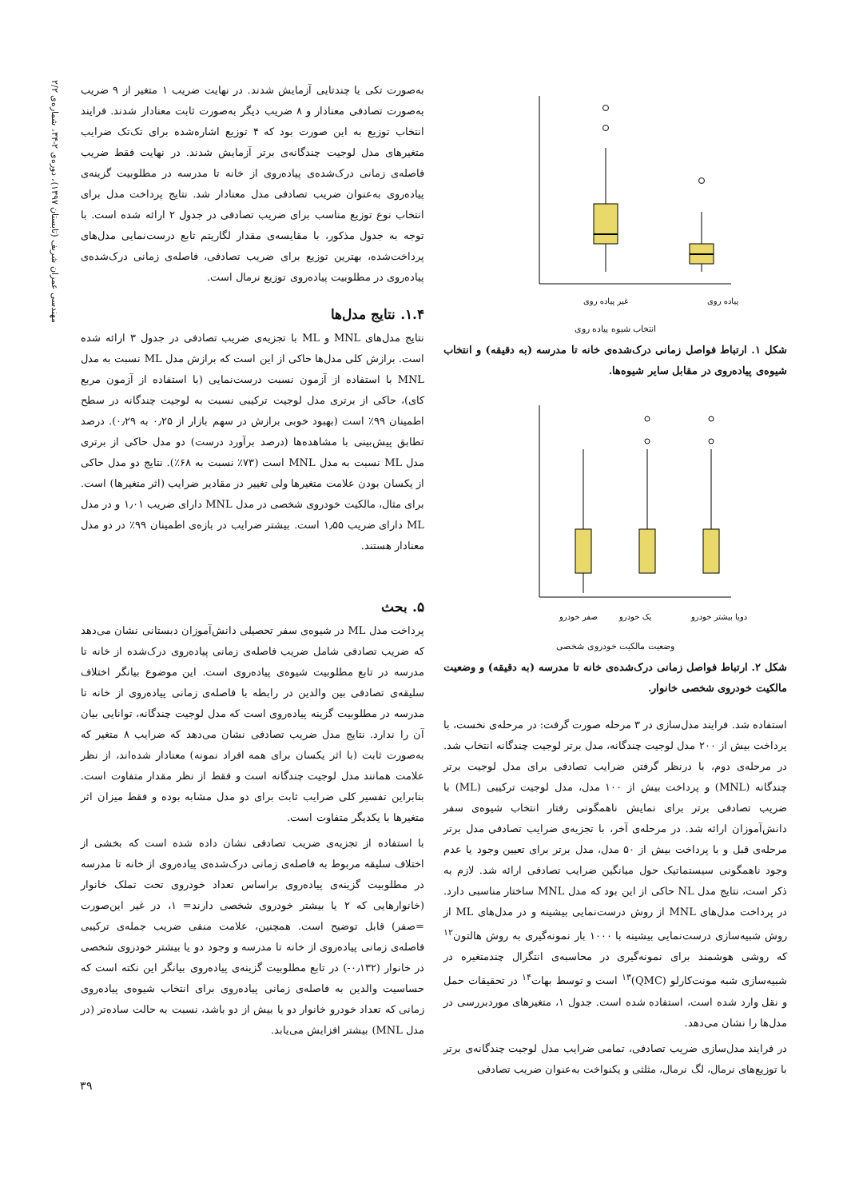مهندسی عمران شریف (تابستان ۱۳۹۷)، دوره‌ی ۲-۳۴، شماره‌ی ۲/۲
پیاده روی
غیر پیاده روی
انتخاب شیوه پیاده روی
شکل ۱. ارتباط فواصل زمانی درک‌شده‌ی خانه تا مدرسه (به دقیقه) و انتخاب شیوه‌ی پیاده‌روی در مقابل سایر شیوه‌ها.
دویا بیشتر خودرو
یک خودرو
صفر خودرو
وضعیت مالکیت خودروی شخصی
شکل ۲. ارتباط فواصل زمانی درک‌شده‌ی خانه تا مدرسه (به دقیقه) و وضعیت مالکیت خودروی شخصی خانوار.
استفاده شد. فرایند مدل‌سازی در ۳ مرحله صورت گرفت: در مرحله‌ی نخست، با پرداخت بیش از ۲۰۰ مدل لوجیت چندگانه، مدل برتر لوجیت چندگانه انتخاب شد. در مرحله‌ی دوم، با درنظر گرفتن ضرایب تصادفی برای مدل لوجیت برتر چندگانه (MNL) و پرداخت بیش از ۱۰۰ مدل، مدل لوجیت ترکیبی (ML) با ضریب تصادفی برتر برای نمایش ناهمگونی رفتار انتخاب شیوه‌ی سفر دانش‌آموزان ارائه شد. در مرحله‌ی آخر، با تجزیه‌ی ضرایب تصادفی مدل برتر مرحله‌ی قبل و با پرداخت بیش از ۵۰ مدل، مدل برتر برای تعیین وجود یا عدم وجود ناهمگونی سیستماتیک حول میانگین ضرایب تصادفی ارائه شد. لازم به ذکر است، نتایج مدل NL حاکی از این بود که مدل MNL ساختار مناسبی دارد. در پرداخت مدل‌های MNL از روش درست‌نمایی بیشینه و در مدل‌های ML از روش شبیه‌سازی درست‌نمایی بیشینه با ۱۰۰۰ بار نمونه‌گیری به روش هالتون<sup>۱۲</sup> که روشی هوشمند برای نمونه‌گیری در محاسبه‌ی انتگرال چندمتغیره در شبیه‌سازی شبه مونت‌کارلو (QMC)<sup>۱۳</sup> است و توسط بهات<sup>۱۴</sup> در تحقیقات حمل و نقل وارد شده است، استفاده شده است. جدول ۱، متغیرهای موردبررسی در مدل‌ها را نشان می‌دهد.
در فرایند مدل‌سازی ضریب تصادفی، تمامی ضرایب مدل لوجیت چندگانه‌ی برتر با توزیع‌های نرمال، لگ نرمال، مثلثی و یکنواخت به‌عنوان ضریب تصادفی
به‌صورت تکی یا چندتایی آزمایش شدند. در نهایت ضریب ۱ متغیر از ۹ ضریب به‌صورت تصادفی معنادار و ۸ ضریب دیگر به‌صورت ثابت معنادار شدند. فرایند انتخاب توزیع به این صورت بود که ۴ توزیع اشاره‌شده برای تک‌تک ضرایب متغیرهای مدل لوجیت چندگانه‌ی برتر آزمایش شدند. در نهایت فقط ضریب فاصله‌ی زمانی درک‌شده‌ی پیاده‌روی از خانه تا مدرسه در مطلوبیت گزینه‌ی پیاده‌روی به‌عنوان ضریب تصادفی مدل معنادار شد. نتایج پرداخت مدل برای انتخاب نوع توزیع مناسب برای ضریب تصادفی در جدول ۲ ارائه شده است. با توجه به جدول مذکور، با مقایسه‌ی مقدار لگاریتم تابع درست‌نمایی مدل‌های پرداخت‌شده، بهترین توزیع برای ضریب تصادفی، فاصله‌ی زمانی درک‌شده‌ی پیاده‌روی در مطلوبیت پیاده‌روی توزیع نرمال است.
۱.۴. نتایج مدل‌ها
نتایج مدل‌های MNL و ML با تجزیه‌ی ضریب تصادفی در جدول ۳ ارائه شده است. برازش کلی مدل‌ها حاکی از این است که برازش مدل ML نسبت به مدل MNL با استفاده از آزمون نسبت درست‌نمایی (با استفاده از آزمون مربع کای)، حاکی از برتری مدل لوجیت ترکیبی نسبت به لوجیت چندگانه در سطح اطمینان ۹۹٪ است (بهبود خوبی برازش در سهم بازار از ۰٫۲۵ به ۰٫۲۹). درصد تطابق پیش‌بینی با مشاهده‌ها (درصد برآورد درست) دو مدل حاکی از برتری مدل ML نسبت به مدل MNL است (۷۳٪ نسبت به ۶۸٪). نتایج دو مدل حاکی از یکسان بودن علامت متغیرها ولی تغییر در مقادیر ضرایب (اثر متغیرها) است. برای مثال، مالکیت خودروی شخصی در مدل MNL دارای ضریب ۱٫۰۱ و در مدل ML دارای ضریب ۱٫۵۵ است. بیشتر ضرایب در بازه‌ی اطمینان ۹۹٪ در دو مدل معنادار هستند.
۵. بحث
پرداخت مدل ML در شیوه‌ی سفر تحصیلی دانش‌آموزان دبستانی نشان می‌دهد که ضریب تصادفی شامل ضریب فاصله‌ی زمانی پیاده‌روی درک‌شده از خانه تا مدرسه در تابع مطلوبیت شیوه‌ی پیاده‌روی است. این موضوع بیانگر اختلاف سلیقه‌ی تصادفی بین والدین در رابطه با فاصله‌ی زمانی پیاده‌روی از خانه تا مدرسه در مطلوبیت گزینه پیاده‌روی است که مدل لوجیت چندگانه، توانایی بیان آن را ندارد. نتایج مدل ضریب تصادفی نشان می‌دهد که ضرایب ۸ متغیر که به‌صورت ثابت (با اثر یکسان برای همه افراد نمونه) معنادار شده‌اند، از نظر علامت همانند مدل لوجیت چندگانه است و فقط از نظر مقدار متفاوت است. بنابراین تفسیر کلی ضرایب ثابت برای دو مدل مشابه بوده و فقط میزان اثر متغیرها با یکدیگر متفاوت است.
با استفاده از تجزیه‌ی ضریب تصادفی نشان داده شده است که بخشی از اختلاف سلیقه مربوط به فاصله‌ی زمانی درک‌شده‌ی پیاده‌روی از خانه تا مدرسه در مطلوبیت گزینه‌ی پیاده‌روی براساس تعداد خودروی تحت تملک خانوار (خانوارهایی که ۲ یا بیشتر خودروی شخصی دارند= ۱، در غیر این‌صورت =صفر) قابل توضیح است. همچنین، علامت منفی ضریب جمله‌ی ترکیبی فاصله‌ی زمانی پیاده‌روی از خانه تا مدرسه و وجود دو یا بیشتر خودروی شخصی در خانوار (۰٫۱۳۲-) در تابع مطلوبیت گزینه‌ی پیاده‌روی بیانگر این نکته است که حساسیت والدین به فاصله‌ی زمانی پیاده‌روی برای انتخاب شیوه‌ی پیاده‌روی زمانی که تعداد خودرو خانوار دو یا بیش از دو باشد، نسبت به حالت ساده‌تر (در مدل MNL) بیشتر افزایش می‌یابد.
۳۹